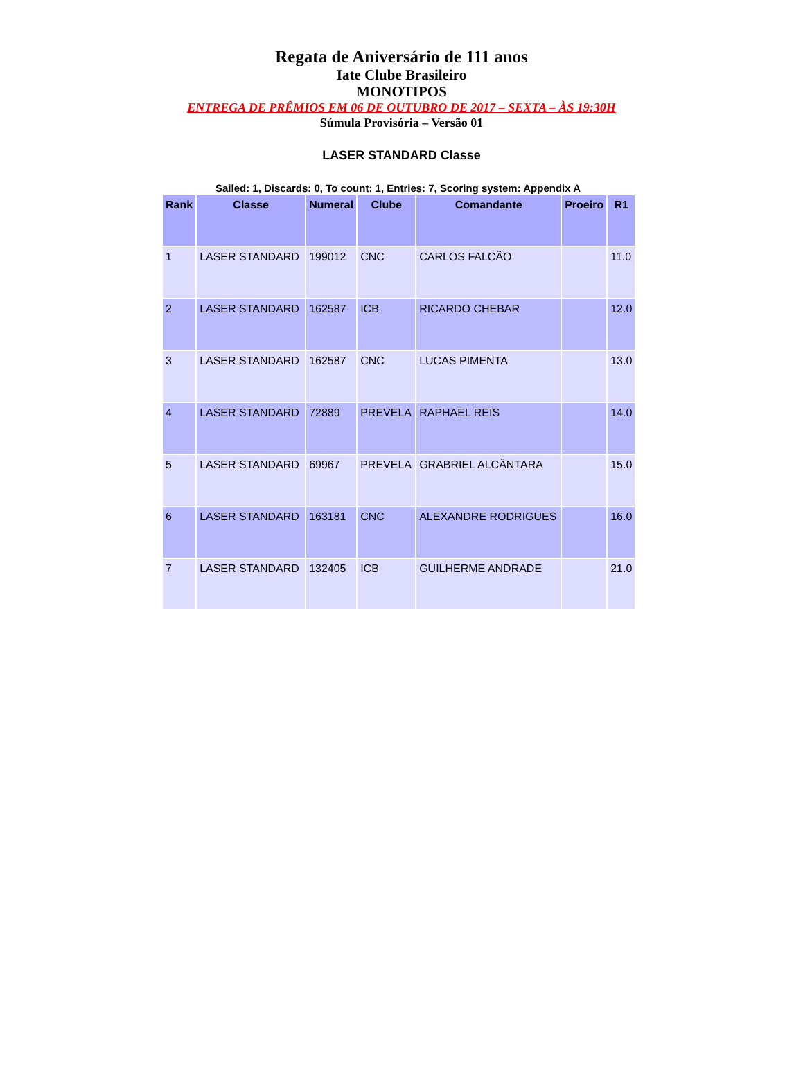Regata de Aniversário de 111 anos
Iate Clube Brasileiro
MONOTIPOS
ENTREGA DE PRÊMIOS EM 06 DE OUTUBRO DE 2017 – SEXTA – ÀS 19:30H
Súmula Provisória – Versão 01
LASER STANDARD Classe
Sailed: 1, Discards: 0, To count: 1, Entries: 7, Scoring system: Appendix A
| Rank | Classe | Numeral | Clube | Comandante | Proeiro | R1 |
| --- | --- | --- | --- | --- | --- | --- |
| 1 | LASER STANDARD | 199012 | CNC | CARLOS FALCÃO | | 11.0 |
| 2 | LASER STANDARD | 162587 | ICB | RICARDO CHEBAR | | 12.0 |
| 3 | LASER STANDARD | 162587 | CNC | LUCAS PIMENTA | | 13.0 |
| 4 | LASER STANDARD | 72889 | PREVELA | RAPHAEL REIS | | 14.0 |
| 5 | LASER STANDARD | 69967 | PREVELA | GRABRIEL ALCÂNTARA | | 15.0 |
| 6 | LASER STANDARD | 163181 | CNC | ALEXANDRE RODRIGUES | | 16.0 |
| 7 | LASER STANDARD | 132405 | ICB | GUILHERME ANDRADE | | 21.0 |